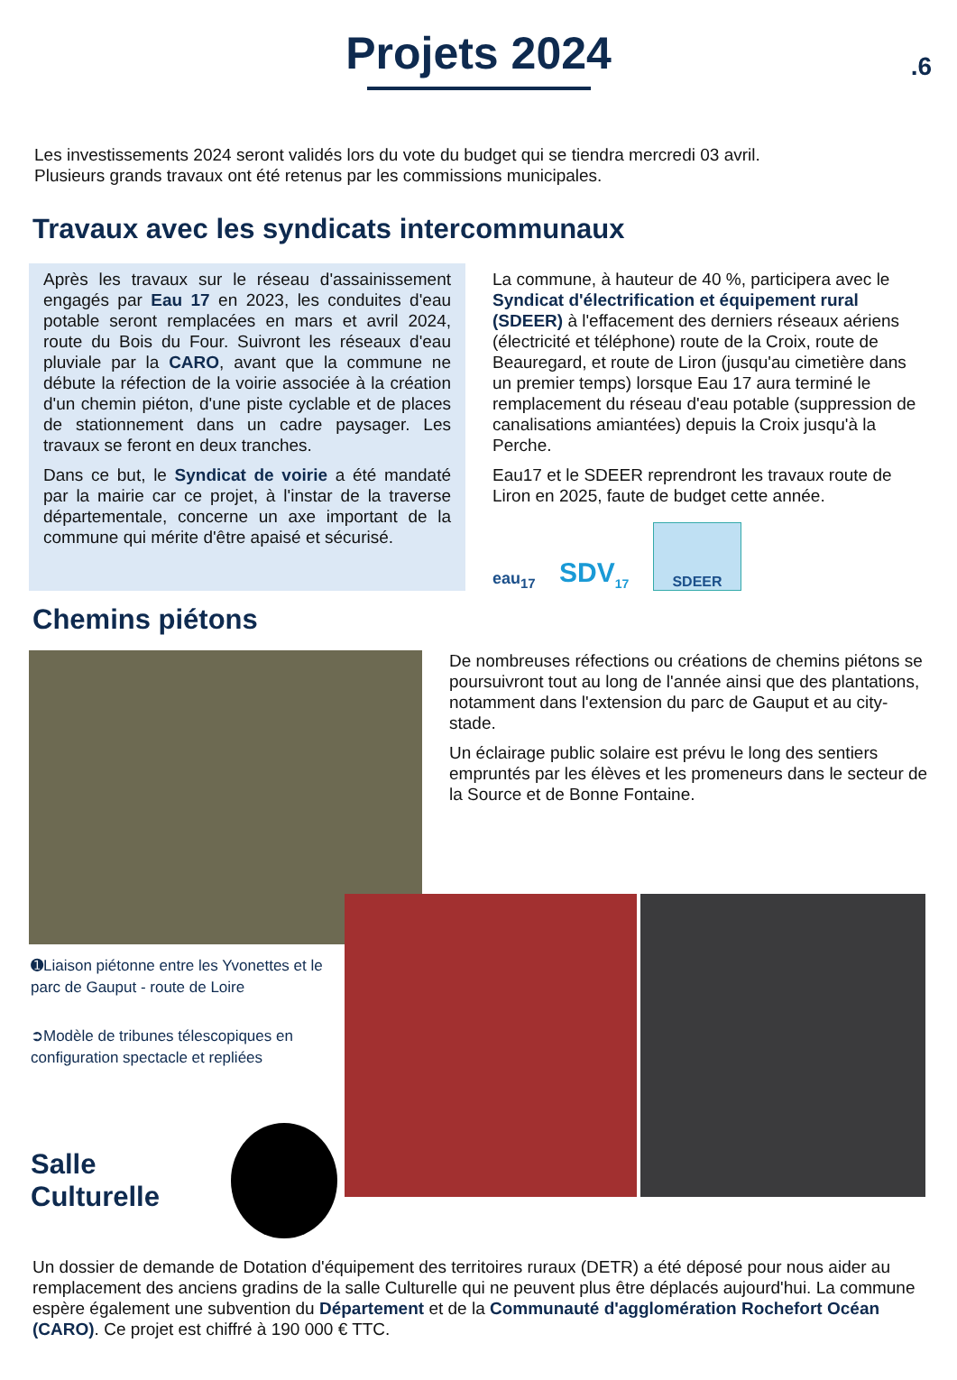.6
Projets 2024
Les investissements 2024 seront validés lors du vote du budget qui se tiendra mercredi 03 avril.
Plusieurs grands travaux ont été retenus par les commissions municipales.
Travaux avec les syndicats intercommunaux
Après les travaux sur le réseau d'assainissement engagés par Eau 17 en 2023, les conduites d'eau potable seront remplacées en mars et avril 2024, route du Bois du Four. Suivront les réseaux d'eau pluviale par la CARO, avant que la commune ne débute la réfection de la voirie associée à la création d'un chemin piéton, d'une piste cyclable et de places de stationnement dans un cadre paysager. Les travaux se feront en deux tranches.
Dans ce but, le Syndicat de voirie a été mandaté par la mairie car ce projet, à l'instar de la traverse départementale, concerne un axe important de la commune qui mérite d'être apaisé et sécurisé.
La commune, à hauteur de 40 %, participera avec le Syndicat d'électrification et équipement rural (SDEER) à l'effacement des derniers réseaux aériens (électricité et téléphone) route de la Croix, route de Beauregard, et route de Liron (jusqu'au cimetière dans un premier temps) lorsque Eau 17 aura terminé le remplacement du réseau d'eau potable (suppression de canalisations amiantées) depuis la Croix jusqu'à la Perche.
Eau17 et le SDEER reprendront les travaux route de Liron en 2025, faute de budget cette année.
eau<sub>17</sub>
SDV<sub>17</sub>
SDEER
Chemins piétons
De nombreuses réfections ou créations de chemins piétons se poursuivront tout au long de l'année ainsi que des plantations, notamment dans l'extension du parc de Gauput et au city-stade.
Un éclairage public solaire est prévu le long des sentiers empruntés par les élèves et les promeneurs dans le secteur de la Source et de Bonne Fontaine.
➊Liaison piétonne entre les Yvonettes et le parc de Gauput - route de Loire
➲Modèle de tribunes télescopiques en configuration spectacle et repliées
Salle Culturelle
Un dossier de demande de Dotation d'équipement des territoires ruraux (DETR) a été déposé pour nous aider au remplacement des anciens gradins de la salle Culturelle qui ne peuvent plus être déplacés aujourd'hui. La commune espère également une subvention du Département et de la Communauté d'agglomération Rochefort Océan (CARO). Ce projet est chiffré à 190 000 € TTC.